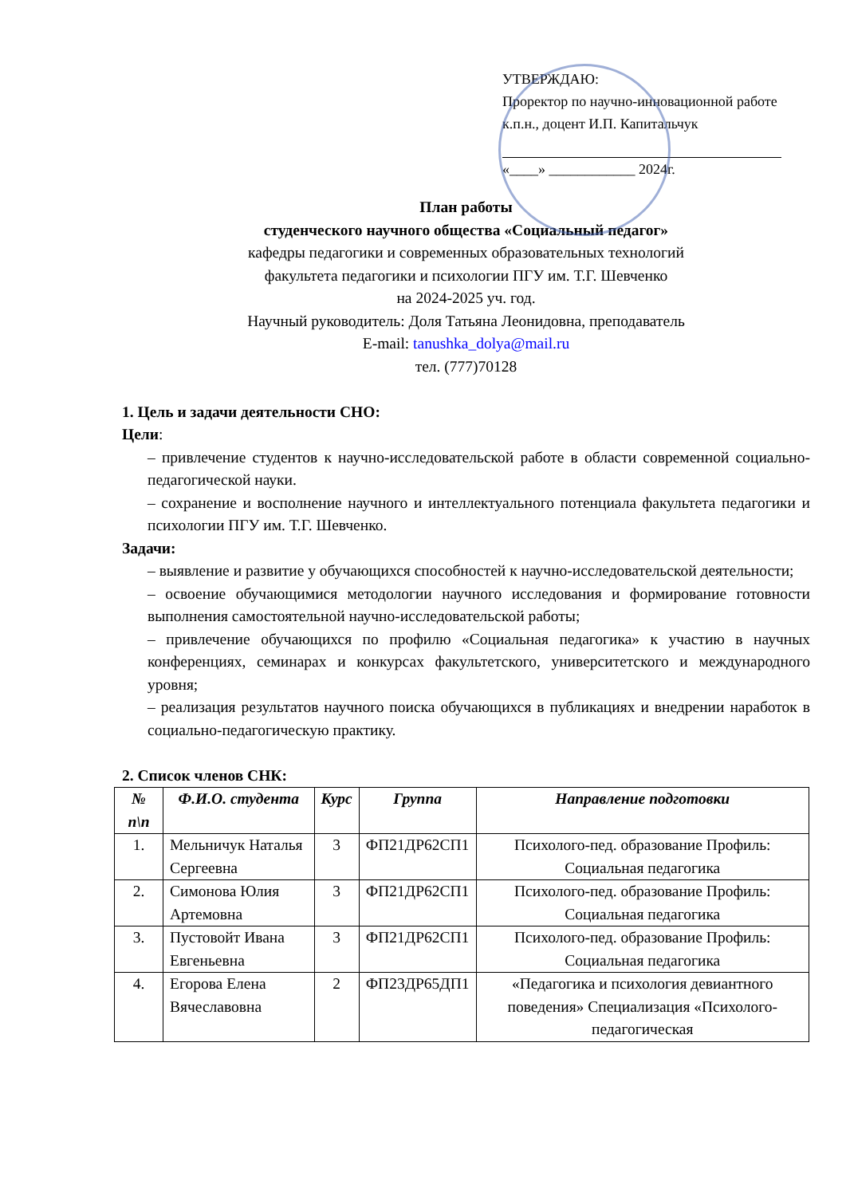УТВЕРЖДАЮ:
Проректор по научно-инновационной работе
к.п.н., доцент И.П. Капитальчук
«____» ____________ 2024г.
План работы
студенческого научного общества «Социальный педагог»
кафедры педагогики и современных образовательных технологий
факультета педагогики и психологии ПГУ им. Т.Г. Шевченко
на 2024-2025 уч. год.
Научный руководитель: Доля Татьяна Леонидовна, преподаватель
E-mail: tanushka_dolya@mail.ru
тел. (777)70128
1. Цель и задачи деятельности СНО:
Цели:
– привлечение студентов к научно-исследовательской работе в области современной социально-педагогической науки.
– сохранение и восполнение научного и интеллектуального потенциала факультета педагогики и психологии ПГУ им. Т.Г. Шевченко.
Задачи:
– выявление и развитие у обучающихся способностей к научно-исследовательской деятельности;
– освоение обучающимися методологии научного исследования и формирование готовности выполнения самостоятельной научно-исследовательской работы;
– привлечение обучающихся по профилю «Социальная педагогика» к участию в научных конференциях, семинарах и конкурсах факультетского, университетского и международного уровня;
– реализация результатов научного поиска обучающихся в публикациях и внедрении наработок в социально-педагогическую практику.
2. Список членов СНК:
| № п\п | Ф.И.О. студента | Курс | Группа | Направление подготовки |
| --- | --- | --- | --- | --- |
| 1. | Мельничук Наталья Сергеевна | 3 | ФП21ДР62СП1 | Психолого-пед. образование Профиль: Социальная педагогика |
| 2. | Симонова Юлия Артемовна | 3 | ФП21ДР62СП1 | Психолого-пед. образование Профиль: Социальная педагогика |
| 3. | Пустовойт Ивана Евгеньевна | 3 | ФП21ДР62СП1 | Психолого-пед. образование Профиль: Социальная педагогика |
| 4. | Егорова Елена Вячеславовна | 2 | ФП23ДР65ДП1 | «Педагогика и психология девиантного поведения» Специализация «Психолого-педагогическая |